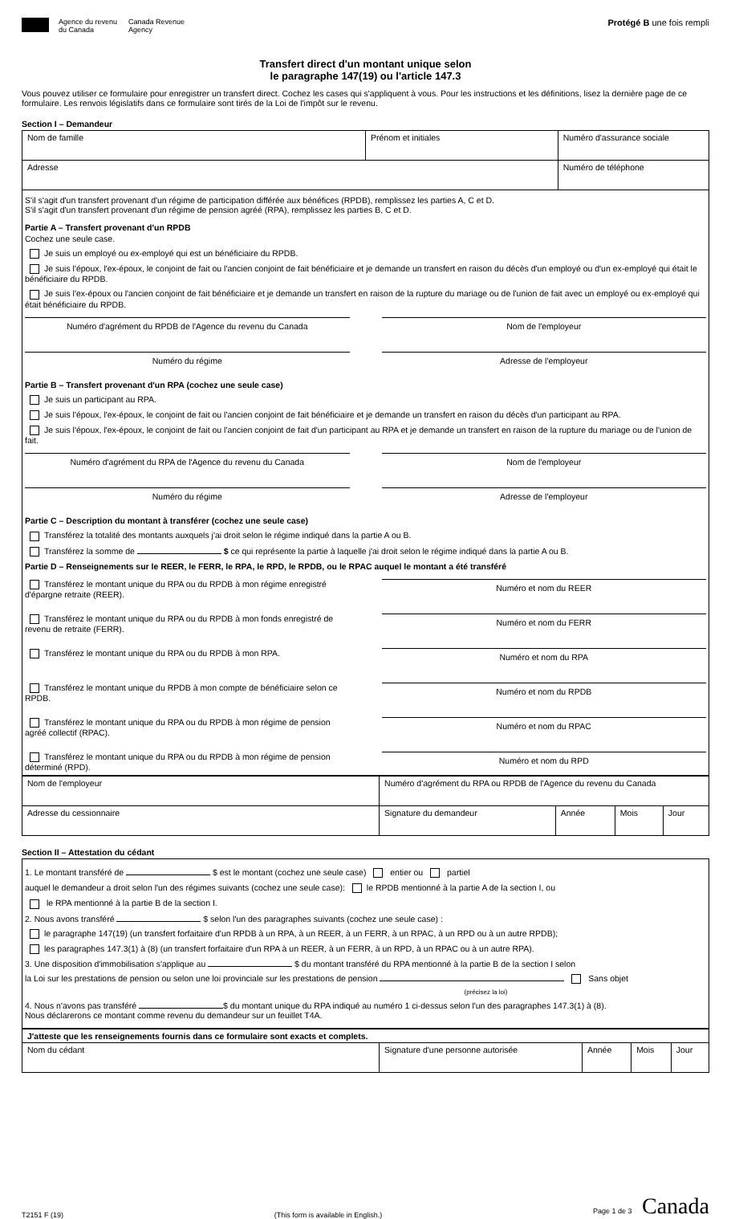Agence du revenu
du Canada Canada Revenue
Agency
Protégé B une fois rempli
Transfert direct d'un montant unique selon
le paragraphe 147(19) ou l'article 147.3
Vous pouvez utiliser ce formulaire pour enregistrer un transfert direct. Cochez les cases qui s'appliquent à vous. Pour les instructions et les définitions, lisez la dernière page de ce formulaire. Les renvois législatifs dans ce formulaire sont tirés de la Loi de l'impôt sur le revenu.
Section I – Demandeur
| Nom de famille | Prénom et initiales | Numéro d'assurance sociale |
| Adresse | | Numéro de téléphone |
S'il s'agit d'un transfert provenant d'un régime de participation différée aux bénéfices (RPDB), remplissez les parties A, C et D.
S'il s'agit d'un transfert provenant d'un régime de pension agréé (RPA), remplissez les parties B, C et D.
Partie A – Transfert provenant d'un RPDB
Cochez une seule case.
Je suis un employé ou ex-employé qui est un bénéficiaire du RPDB.
Je suis l'époux, l'ex-époux, le conjoint de fait ou l'ancien conjoint de fait bénéficiaire et je demande un transfert en raison du décès d'un employé ou d'un ex-employé qui était le bénéficiaire du RPDB.
Je suis l'ex-époux ou l'ancien conjoint de fait bénéficiaire et je demande un transfert en raison de la rupture du mariage ou de l'union de fait avec un employé ou ex-employé qui était bénéficiaire du RPDB.
Numéro d'agrément du RPDB de l'Agence du revenu du Canada
Nom de l'employeur
Numéro du régime Adresse de l'employeur
Partie B – Transfert provenant d'un RPA (cochez une seule case)
Je suis un participant au RPA.
Je suis l'époux, l'ex-époux, le conjoint de fait ou l'ancien conjoint de fait bénéficiaire et je demande un transfert en raison du décès d'un participant au RPA.
Je suis l'époux, l'ex-époux, le conjoint de fait ou l'ancien conjoint de fait d'un participant au RPA et je demande un transfert en raison de la rupture du mariage ou de l'union de fait.
Numéro d'agrément du RPA de l'Agence du revenu du Canada
Nom de l'employeur
Numéro du régime Adresse de l'employeur
Partie C – Description du montant à transférer (cochez une seule case)
Transférez la totalité des montants auxquels j'ai droit selon le régime indiqué dans la partie A ou B.
Transférez la somme de $ ce qui représente la partie à laquelle j'ai droit selon le régime indiqué dans la partie A ou B.
Partie D – Renseignements sur le REER, le FERR, le RPA, le RPD, le RPDB, ou le RPAC auquel le montant a été transféré
Transférez le montant unique du RPA ou du RPDB à mon régime enregistré d'épargne retraite (REER).
Numéro et nom du REER
Transférez le montant unique du RPA ou du RPDB à mon fonds enregistré de revenu de retraite (FERR).
Numéro et nom du FERR
Transférez le montant unique du RPA ou du RPDB à mon RPA.
Numéro et nom du RPA
Transférez le montant unique du RPDB à mon compte de bénéficiaire selon ce RPDB.
Numéro et nom du RPDB
Transférez le montant unique du RPA ou du RPDB à mon régime de pension agréé collectif (RPAC).
Numéro et nom du RPAC
Transférez le montant unique du RPA ou du RPDB à mon régime de pension déterminé (RPD).
Numéro et nom du RPD
| Nom de l'employeur | Numéro d'agrément du RPA ou RPDB de l'Agence du revenu du Canada | | | |
| Adresse du cessionnaire | Signature du demandeur | Année | Mois | Jour |
Section II – Attestation du cédant
1. Le montant transféré de $ est le montant (cochez une seule case) entier ou partiel
auquel le demandeur a droit selon l'un des régimes suivants (cochez une seule case): le RPDB mentionné à la partie A de la section I, ou
le RPA mentionné à la partie B de la section I.
2. Nous avons transféré $ selon l'un des paragraphes suivants (cochez une seule case) :
le paragraphe 147(19) (un transfert forfaitaire d'un RPDB à un RPA, à un REER, à un FERR, à un RPAC, à un RPD ou à un autre RPDB);
les paragraphes 147.3(1) à (8) (un transfert forfaitaire d'un RPA à un REER, à un FERR, à un RPD, à un RPAC ou à un autre RPA).
3. Une disposition d'immobilisation s'applique au $ du montant transféré du RPA mentionné à la partie B de la section I selon
la Loi sur les prestations de pension ou selon une loi provinciale sur les prestations de pension Sans objet
(précisez la loi)
4. Nous n'avons pas transféré $ du montant unique du RPA indiqué au numéro 1 ci-dessus selon l'un des paragraphes 147.3(1) à (8).
Nous déclarerons ce montant comme revenu du demandeur sur un feuillet T4A.
| J'atteste que les renseignements fournis dans ce formulaire sont exacts et complets. | | | | |
| Nom du cédant | Signature d'une personne autorisée | Année | Mois | Jour |
T2151 F (19) (This form is available in English.) Page 1 de 3 Canada